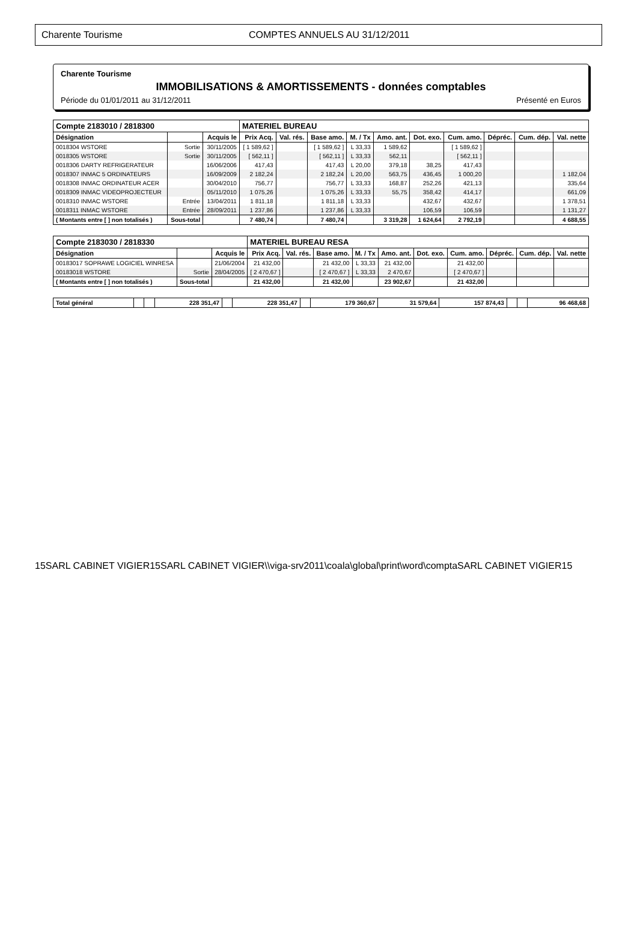Charente Tourisme COMPTES ANNUELS AU 31/12/2011
Charente Tourisme
IMMOBILISATIONS & AMORTISSEMENTS - données comptables
Période du 01/01/2011 au 31/12/2011 Présenté en Euros
| Compte 2183010 / 2818300 | | | MATERIEL BUREAU | | | | | | | | | |
| --- | --- | --- | --- | --- | --- | --- | --- | --- | --- | --- | --- | --- |
| Désignation | | Acquis le | Prix Acq. | Val. rés. | Base amo. | M. / Tx | Amo. ant. | Dot. exo. | Cum. amo. | Dépréc. | Cum. dép. | Val. nette |
| 0018304 WSTORE | Sortie | 30/11/2005 | [ 1 589,62 ] | | [ 1 589,62 ] | L 33,33 | 1 589,62 | | [ 1 589,62 ] | | | |
| 0018305 WSTORE | Sortie | 30/11/2005 | [ 562,11 ] | | [ 562,11 ] | L 33,33 | 562,11 | | [ 562,11 ] | | | |
| 0018306 DARTY REFRIGERATEUR | | 16/06/2006 | 417,43 | | 417,43 | L 20,00 | 379,18 | 38,25 | 417,43 | | | |
| 0018307 INMAC 5 ORDINATEURS | | 16/09/2009 | 2 182,24 | | 2 182,24 | L 20,00 | 563,75 | 436,45 | 1 000,20 | | | 1 182,04 |
| 0018308 INMAC ORDINATEUR ACER | | 30/04/2010 | 756,77 | | 756,77 | L 33,33 | 168,87 | 252,26 | 421,13 | | | 335,64 |
| 0018309 INMAC VIDEOPROJECTEUR | | 05/11/2010 | 1 075,26 | | 1 075,26 | L 33,33 | 55,75 | 358,42 | 414,17 | | | 661,09 |
| 0018310 INMAC WSTORE | Entrée | 13/04/2011 | 1 811,18 | | 1 811,18 | L 33,33 | | 432,67 | 432,67 | | | 1 378,51 |
| 0018311 INMAC WSTORE | Entrée | 28/09/2011 | 1 237,86 | | 1 237,86 | L 33,33 | | 106,59 | 106,59 | | | 1 131,27 |
| ( Montants entre [ ] non totalisés ) | Sous-total | | 7 480,74 | | 7 480,74 | | 3 319,28 | 1 624,64 | 2 792,19 | | | 4 688,55 |
| Compte 2183030 / 2818330 | | | MATERIEL BUREAU RESA | | | | | | | | | |
| --- | --- | --- | --- | --- | --- | --- | --- | --- | --- | --- | --- | --- |
| Désignation | | Acquis le | Prix Acq. | Val. rés. | Base amo. | M. / Tx | Amo. ant. | Dot. exo. | Cum. amo. | Dépréc. | Cum. dép. | Val. nette |
| 00183017 SOPRAWE LOGICIEL WINRESA | | 21/06/2004 | 21 432,00 | | 21 432,00 | L 33,33 | 21 432,00 | | 21 432,00 | | | |
| 00183018 WSTORE | Sortie | 28/04/2005 | [ 2 470,67 ] | | [ 2 470,67 ] | L 33,33 | 2 470,67 | | [ 2 470,67 ] | | | |
| ( Montants entre [ ] non totalisés ) | Sous-total | | 21 432,00 | | 21 432,00 | | 23 902,67 | | 21 432,00 | | | |
| Total général | | | 228 351,47 | | 228 351,47 | | 179 360,67 | 31 579,64 | 157 874,43 | | | 96 468,68 |
15SARL CABINET VIGIER15SARL CABINET VIGIER\\viga-srv2011\coala\global\print\word\comptaSARL CABINET VIGIER15